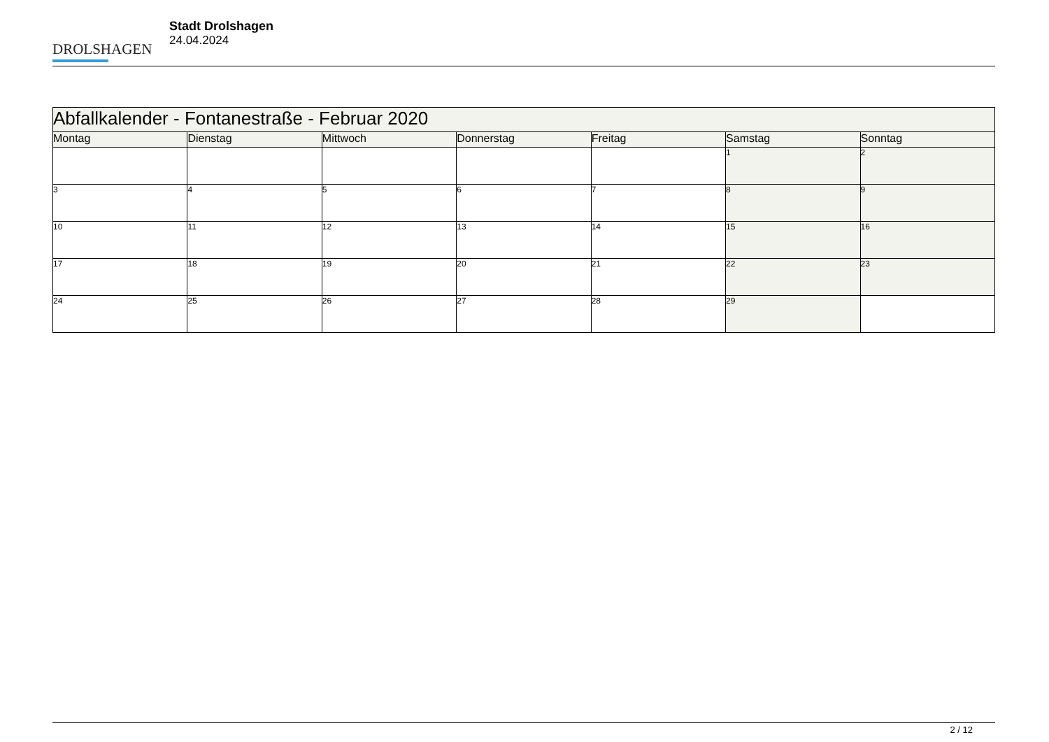DROLSHAGEN
Stadt Drolshagen
24.04.2024
| Abfallkalender - Fontanestraße - Februar 2020 | | | | | | |
| --- | --- | --- | --- | --- | --- | --- |
| Montag | Dienstag | Mittwoch | Donnerstag | Freitag | Samstag | Sonntag |
| | | | | | 1 | 2 |
| 3 | 4 | 5 | 6 | 7 | 8 | 9 |
| 10 | 11 | 12 | 13 | 14 | 15 | 16 |
| 17 | 18 | 19 | 20 | 21 | 22 | 23 |
| 24 | 25 | 26 | 27 | 28 | 29 | |
2 / 12